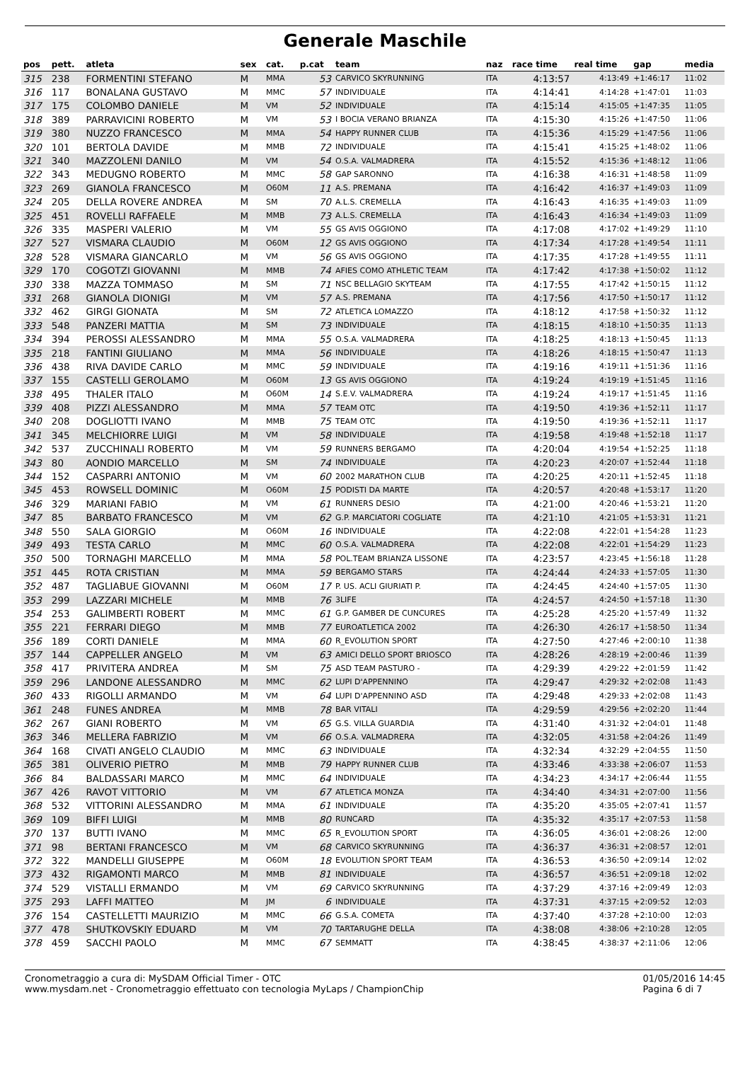Generale Maschile
| pos | pett. | atleta | sex | cat. | p.cat | team | naz | race time | real time | gap | media |
| --- | --- | --- | --- | --- | --- | --- | --- | --- | --- | --- | --- |
| 315 | 238 | FORMENTINI STEFANO | M | MMA | 53 | CARVICO SKYRUNNING | ITA | 4:13:57 | 4:13:49 | +1:46:17 | 11:02 |
| 316 | 117 | BONALANA GUSTAVO | M | MMC | 57 | INDIVIDUALE | ITA | 4:14:41 | 4:14:28 | +1:47:01 | 11:03 |
| 317 | 175 | COLOMBO DANIELE | M | VM | 52 | INDIVIDUALE | ITA | 4:15:14 | 4:15:05 | +1:47:35 | 11:05 |
| 318 | 389 | PARRAVICINI ROBERTO | M | VM | 53 | I BOCIA VERANO BRIANZA | ITA | 4:15:30 | 4:15:26 | +1:47:50 | 11:06 |
| 319 | 380 | NUZZO FRANCESCO | M | MMA | 54 | HAPPY RUNNER CLUB | ITA | 4:15:36 | 4:15:29 | +1:47:56 | 11:06 |
| 320 | 101 | BERTOLA DAVIDE | M | MMB | 72 | INDIVIDUALE | ITA | 4:15:41 | 4:15:25 | +1:48:02 | 11:06 |
| 321 | 340 | MAZZOLENI DANILO | M | VM | 54 | O.S.A. VALMADRERA | ITA | 4:15:52 | 4:15:36 | +1:48:12 | 11:06 |
| 322 | 343 | MEDUGNO ROBERTO | M | MMC | 58 | GAP SARONNO | ITA | 4:16:38 | 4:16:31 | +1:48:58 | 11:09 |
| 323 | 269 | GIANOLA FRANCESCO | M | O60M | 11 | A.S. PREMANA | ITA | 4:16:42 | 4:16:37 | +1:49:03 | 11:09 |
| 324 | 205 | DELLA ROVERE ANDREA | M | SM | 70 | A.L.S. CREMELLA | ITA | 4:16:43 | 4:16:35 | +1:49:03 | 11:09 |
| 325 | 451 | ROVELLI RAFFAELE | M | MMB | 73 | A.L.S. CREMELLA | ITA | 4:16:43 | 4:16:34 | +1:49:03 | 11:09 |
| 326 | 335 | MASPERI VALERIO | M | VM | 55 | GS AVIS OGGIONO | ITA | 4:17:08 | 4:17:02 | +1:49:29 | 11:10 |
| 327 | 527 | VISMARA CLAUDIO | M | O60M | 12 | GS AVIS OGGIONO | ITA | 4:17:34 | 4:17:28 | +1:49:54 | 11:11 |
| 328 | 528 | VISMARA GIANCARLO | M | VM | 56 | GS AVIS OGGIONO | ITA | 4:17:35 | 4:17:28 | +1:49:55 | 11:11 |
| 329 | 170 | COGOTZI GIOVANNI | M | MMB | 74 | AFIES COMO ATHLETIC TEAM | ITA | 4:17:42 | 4:17:38 | +1:50:02 | 11:12 |
| 330 | 338 | MAZZA TOMMASO | M | SM | 71 | NSC BELLAGIO SKYTEAM | ITA | 4:17:55 | 4:17:42 | +1:50:15 | 11:12 |
| 331 | 268 | GIANOLA DIONIGI | M | VM | 57 | A.S. PREMANA | ITA | 4:17:56 | 4:17:50 | +1:50:17 | 11:12 |
| 332 | 462 | GIRGI GIONATA | M | SM | 72 | ATLETICA LOMAZZO | ITA | 4:18:12 | 4:17:58 | +1:50:32 | 11:12 |
| 333 | 548 | PANZERI MATTIA | M | SM | 73 | INDIVIDUALE | ITA | 4:18:15 | 4:18:10 | +1:50:35 | 11:13 |
| 334 | 394 | PEROSSI ALESSANDRO | M | MMA | 55 | O.S.A. VALMADRERA | ITA | 4:18:25 | 4:18:13 | +1:50:45 | 11:13 |
| 335 | 218 | FANTINI GIULIANO | M | MMA | 56 | INDIVIDUALE | ITA | 4:18:26 | 4:18:15 | +1:50:47 | 11:13 |
| 336 | 438 | RIVA DAVIDE CARLO | M | MMC | 59 | INDIVIDUALE | ITA | 4:19:16 | 4:19:11 | +1:51:36 | 11:16 |
| 337 | 155 | CASTELLI GEROLAMO | M | O60M | 13 | GS AVIS OGGIONO | ITA | 4:19:24 | 4:19:19 | +1:51:45 | 11:16 |
| 338 | 495 | THALER ITALO | M | O60M | 14 | S.E.V. VALMADRERA | ITA | 4:19:24 | 4:19:17 | +1:51:45 | 11:16 |
| 339 | 408 | PIZZI ALESSANDRO | M | MMA | 57 | TEAM OTC | ITA | 4:19:50 | 4:19:36 | +1:52:11 | 11:17 |
| 340 | 208 | DOGLIOTTI IVANO | M | MMB | 75 | TEAM OTC | ITA | 4:19:50 | 4:19:36 | +1:52:11 | 11:17 |
| 341 | 345 | MELCHIORRE LUIGI | M | VM | 58 | INDIVIDUALE | ITA | 4:19:58 | 4:19:48 | +1:52:18 | 11:17 |
| 342 | 537 | ZUCCHINALI ROBERTO | M | VM | 59 | RUNNERS BERGAMO | ITA | 4:20:04 | 4:19:54 | +1:52:25 | 11:18 |
| 343 | 80 | AONDIO MARCELLO | M | SM | 74 | INDIVIDUALE | ITA | 4:20:23 | 4:20:07 | +1:52:44 | 11:18 |
| 344 | 152 | CASPARRI ANTONIO | M | VM | 60 | 2002 MARATHON CLUB | ITA | 4:20:25 | 4:20:11 | +1:52:45 | 11:18 |
| 345 | 453 | ROWSELL DOMINIC | M | O60M | 15 | PODISTI DA MARTE | ITA | 4:20:57 | 4:20:48 | +1:53:17 | 11:20 |
| 346 | 329 | MARIANI FABIO | M | VM | 61 | RUNNERS DESIO | ITA | 4:21:00 | 4:20:46 | +1:53:21 | 11:20 |
| 347 | 85 | BARBATO FRANCESCO | M | VM | 62 | G.P. MARCIATORI COGLIATE | ITA | 4:21:10 | 4:21:05 | +1:53:31 | 11:21 |
| 348 | 550 | SALA GIORGIO | M | O60M | 16 | INDIVIDUALE | ITA | 4:22:08 | 4:22:01 | +1:54:28 | 11:23 |
| 349 | 493 | TESTA CARLO | M | MMC | 60 | O.S.A. VALMADRERA | ITA | 4:22:08 | 4:22:01 | +1:54:29 | 11:23 |
| 350 | 500 | TORNAGHI MARCELLO | M | MMA | 58 | POL.TEAM BRIANZA LISSONE | ITA | 4:23:57 | 4:23:45 | +1:56:18 | 11:28 |
| 351 | 445 | ROTA CRISTIAN | M | MMA | 59 | BERGAMO STARS | ITA | 4:24:44 | 4:24:33 | +1:57:05 | 11:30 |
| 352 | 487 | TAGLIABUE GIOVANNI | M | O60M | 17 | P. US. ACLI GIURIATI P. | ITA | 4:24:45 | 4:24:40 | +1:57:05 | 11:30 |
| 353 | 299 | LAZZARI MICHELE | M | MMB | 76 | 3LIFE | ITA | 4:24:57 | 4:24:50 | +1:57:18 | 11:30 |
| 354 | 253 | GALIMBERTI ROBERT | M | MMC | 61 | G.P. GAMBER DE CUNCURES | ITA | 4:25:28 | 4:25:20 | +1:57:49 | 11:32 |
| 355 | 221 | FERRARI DIEGO | M | MMB | 77 | EUROATLETICA 2002 | ITA | 4:26:30 | 4:26:17 | +1:58:50 | 11:34 |
| 356 | 189 | CORTI DANIELE | M | MMA | 60 | R_EVOLUTION SPORT | ITA | 4:27:50 | 4:27:46 | +2:00:10 | 11:38 |
| 357 | 144 | CAPPELLER ANGELO | M | VM | 63 | AMICI DELLO SPORT BRIOSCO | ITA | 4:28:26 | 4:28:19 | +2:00:46 | 11:39 |
| 358 | 417 | PRIVITERA ANDREA | M | SM | 75 | ASD TEAM PASTURO - | ITA | 4:29:39 | 4:29:22 | +2:01:59 | 11:42 |
| 359 | 296 | LANDONE ALESSANDRO | M | MMC | 62 | LUPI D'APPENNINO | ITA | 4:29:47 | 4:29:32 | +2:02:08 | 11:43 |
| 360 | 433 | RIGOLLI ARMANDO | M | VM | 64 | LUPI D'APPENNINO ASD | ITA | 4:29:48 | 4:29:33 | +2:02:08 | 11:43 |
| 361 | 248 | FUNES ANDREA | M | MMB | 78 | BAR VITALI | ITA | 4:29:59 | 4:29:56 | +2:02:20 | 11:44 |
| 362 | 267 | GIANI ROBERTO | M | VM | 65 | G.S. VILLA GUARDIA | ITA | 4:31:40 | 4:31:32 | +2:04:01 | 11:48 |
| 363 | 346 | MELLERA FABRIZIO | M | VM | 66 | O.S.A. VALMADRERA | ITA | 4:32:05 | 4:31:58 | +2:04:26 | 11:49 |
| 364 | 168 | CIVATI ANGELO CLAUDIO | M | MMC | 63 | INDIVIDUALE | ITA | 4:32:34 | 4:32:29 | +2:04:55 | 11:50 |
| 365 | 381 | OLIVERIO PIETRO | M | MMB | 79 | HAPPY RUNNER CLUB | ITA | 4:33:46 | 4:33:38 | +2:06:07 | 11:53 |
| 366 | 84 | BALDASSARI MARCO | M | MMC | 64 | INDIVIDUALE | ITA | 4:34:23 | 4:34:17 | +2:06:44 | 11:55 |
| 367 | 426 | RAVOT VITTORIO | M | VM | 67 | ATLETICA MONZA | ITA | 4:34:40 | 4:34:31 | +2:07:00 | 11:56 |
| 368 | 532 | VITTORINI ALESSANDRO | M | MMA | 61 | INDIVIDUALE | ITA | 4:35:20 | 4:35:05 | +2:07:41 | 11:57 |
| 369 | 109 | BIFFI LUIGI | M | MMB | 80 | RUNCARD | ITA | 4:35:32 | 4:35:17 | +2:07:53 | 11:58 |
| 370 | 137 | BUTTI IVANO | M | MMC | 65 | R_EVOLUTION SPORT | ITA | 4:36:05 | 4:36:01 | +2:08:26 | 12:00 |
| 371 | 98 | BERTANI FRANCESCO | M | VM | 68 | CARVICO SKYRUNNING | ITA | 4:36:37 | 4:36:31 | +2:08:57 | 12:01 |
| 372 | 322 | MANDELLI GIUSEPPE | M | O60M | 18 | EVOLUTION SPORT TEAM | ITA | 4:36:53 | 4:36:50 | +2:09:14 | 12:02 |
| 373 | 432 | RIGAMONTI MARCO | M | MMB | 81 | INDIVIDUALE | ITA | 4:36:57 | 4:36:51 | +2:09:18 | 12:02 |
| 374 | 529 | VISTALLI ERMANDO | M | VM | 69 | CARVICO SKYRUNNING | ITA | 4:37:29 | 4:37:16 | +2:09:49 | 12:03 |
| 375 | 293 | LAFFI MATTEO | M | JM | 6 | INDIVIDUALE | ITA | 4:37:31 | 4:37:15 | +2:09:52 | 12:03 |
| 376 | 154 | CASTELLETTI MAURIZIO | M | MMC | 66 | G.S.A. COMETA | ITA | 4:37:40 | 4:37:28 | +2:10:00 | 12:03 |
| 377 | 478 | SHUTKOVSKIY EDUARD | M | VM | 70 | TARTARUGHE DELLA | ITA | 4:38:08 | 4:38:06 | +2:10:28 | 12:05 |
| 378 | 459 | SACCHI PAOLO | M | MMC | 67 | SEMMATT | ITA | 4:38:45 | 4:38:37 | +2:11:06 | 12:06 |
Cronometraggio a cura di: MySDAM Official Timer - OTC
www.mysdam.net - Cronometraggio effettuato con tecnologia MyLaps / ChampionChip
01/05/2016 14:45
Pagina 6 di 7